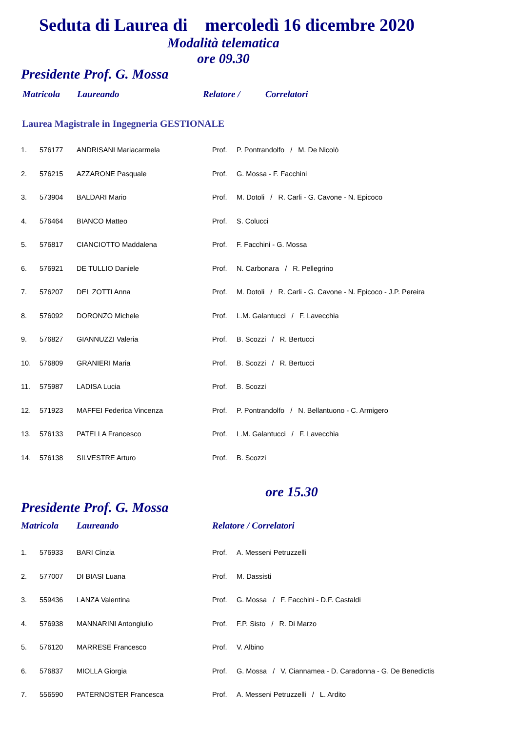Seduta di Laurea di mercoledì 16 dicembre 2020
Modalità telematica
ore 09.30
Presidente Prof. G. Mossa
Matricola Laureando Relatore / Correlatori
Laurea Magistrale in Ingegneria GESTIONALE
| 1. | 576177 | ANDRISANI Mariacarmela | Prof. | P. Pontrandolfo / M. De Nicolò |
| 2. | 576215 | AZZARONE Pasquale | Prof. | G. Mossa - F. Facchini |
| 3. | 573904 | BALDARI Mario | Prof. | M. Dotoli / R. Carli - G. Cavone - N. Epicoco |
| 4. | 576464 | BIANCO Matteo | Prof. | S. Colucci |
| 5. | 576817 | CIANCIOTTO Maddalena | Prof. | F. Facchini - G. Mossa |
| 6. | 576921 | DE TULLIO Daniele | Prof. | N. Carbonara / R. Pellegrino |
| 7. | 576207 | DEL ZOTTI Anna | Prof. | M. Dotoli / R. Carli - G. Cavone - N. Epicoco - J.P. Pereira |
| 8. | 576092 | DORONZO Michele | Prof. | L.M. Galantucci / F. Lavecchia |
| 9. | 576827 | GIANNUZZI Valeria | Prof. | B. Scozzi / R. Bertucci |
| 10. | 576809 | GRANIERI Maria | Prof. | B. Scozzi / R. Bertucci |
| 11. | 575987 | LADISA Lucia | Prof. | B. Scozzi |
| 12. | 571923 | MAFFEI Federica Vincenza | Prof. | P. Pontrandolfo / N. Bellantuono - C. Armigero |
| 13. | 576133 | PATELLA Francesco | Prof. | L.M. Galantucci / F. Lavecchia |
| 14. | 576138 | SILVESTRE Arturo | Prof. | B. Scozzi |
ore 15.30
Presidente Prof. G. Mossa
Matricola Laureando Relatore / Correlatori
| 1. | 576933 | BARI Cinzia | Prof. | A. Messeni Petruzzelli |
| 2. | 577007 | DI BIASI Luana | Prof. | M. Dassisti |
| 3. | 559436 | LANZA Valentina | Prof. | G. Mossa / F. Facchini - D.F. Castaldi |
| 4. | 576938 | MANNARINI Antongiulio | Prof. | F.P. Sisto / R. Di Marzo |
| 5. | 576120 | MARRESE Francesco | Prof. | V. Albino |
| 6. | 576837 | MIOLLA Giorgia | Prof. | G. Mossa / V. Ciannamea - D. Caradonna - G. De Benedictis |
| 7. | 556590 | PATERNOSTER Francesca | Prof. | A. Messeni Petruzzelli / L. Ardito |